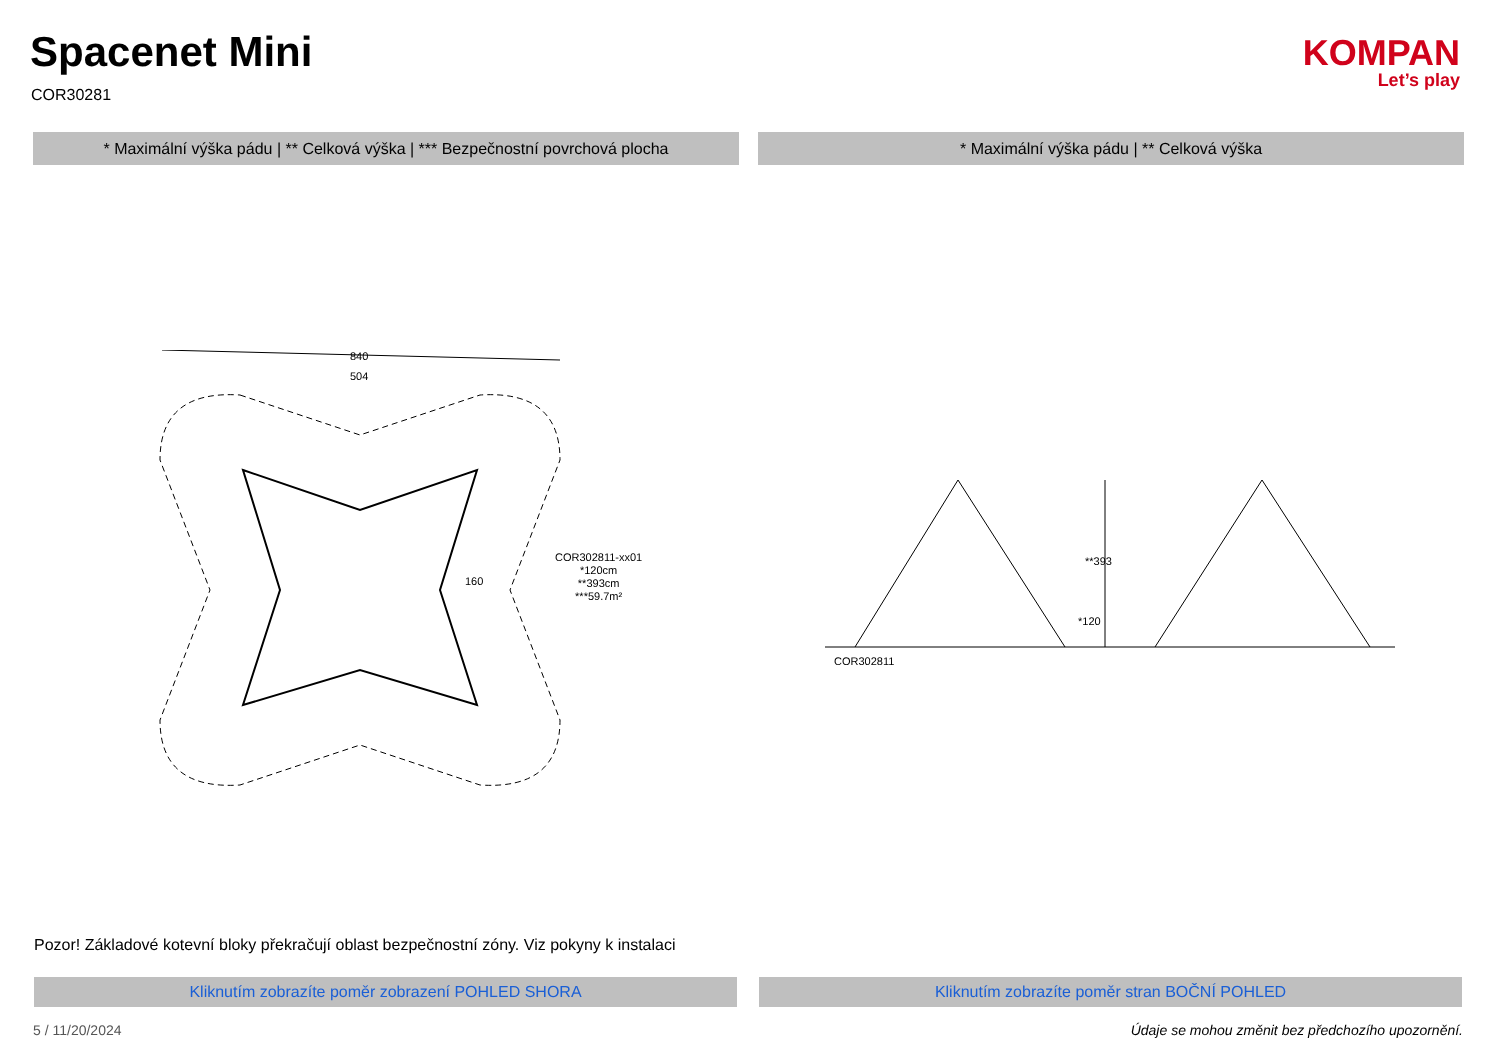Spacenet Mini
COR30281
KOMPAN
Let’s play
* Maximální výška pádu | ** Celková výška | *** Bezpečnostní povrchová plocha
* Maximální výška pádu | ** Celková výška
840
504
160
COR302811-xx01
*120cm
**393cm
***59.7m²
COR302811
**393
*120
Pozor! Základové kotevní bloky překračují oblast bezpečnostní zóny. Viz pokyny k instalaci
Kliknutím zobrazíte poměr zobrazení POHLED SHORA Kliknutím zobrazíte poměr stran BOČNÍ POHLED
5 / 11/20/2024
Údaje se mohou změnit bez předchozího upozornění.